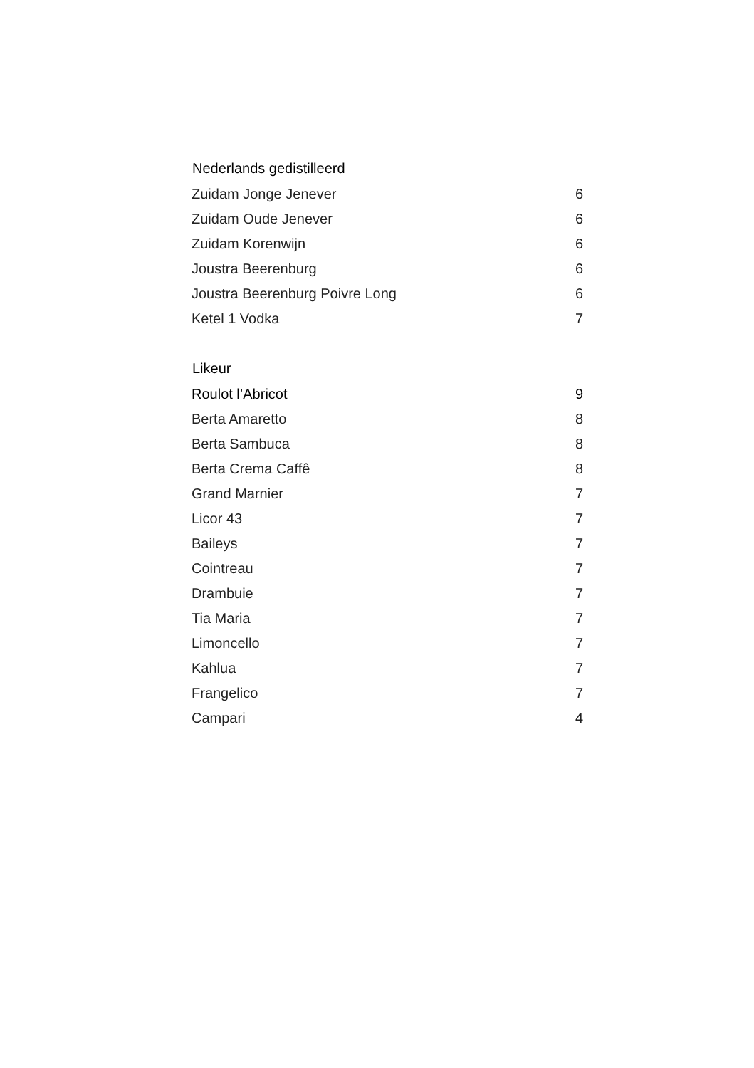| Nederlands gedistilleerd | |
| --- | --- |
| Zuidam Jonge Jenever | 6 |
| Zuidam Oude Jenever | 6 |
| Zuidam Korenwijn | 6 |
| Joustra Beerenburg | 6 |
| Joustra Beerenburg Poivre Long | 6 |
| Ketel 1 Vodka | 7 |
| Likeur | |
| Roulot l’Abricot | 9 |
| Berta Amaretto | 8 |
| Berta Sambuca | 8 |
| Berta Crema Caffê | 8 |
| Grand Marnier | 7 |
| Licor 43 | 7 |
| Baileys | 7 |
| Cointreau | 7 |
| Drambuie | 7 |
| Tia Maria | 7 |
| Limoncello | 7 |
| Kahlua | 7 |
| Frangelico | 7 |
| Campari | 4 |